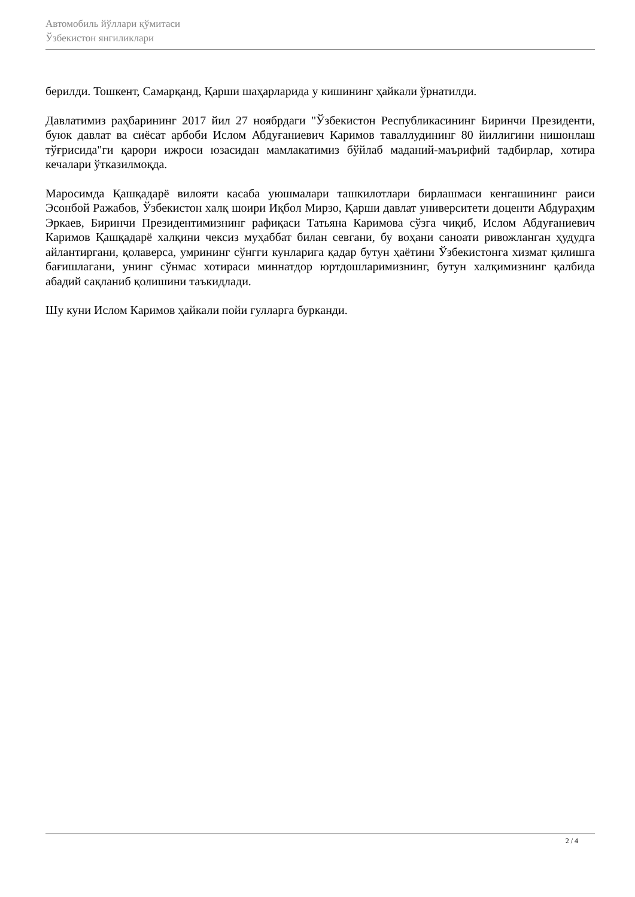Автомобиль йўллари қўмитаси
Ўзбекистон янгиликлари
берилди. Тошкент, Самарқанд, Қарши шаҳарларида у кишининг ҳайкали ўрнатилди.
Давлатимиз раҳбарининг 2017 йил 27 ноябрдаги "Ўзбекистон Республикасининг Биринчи Президенти, буюк давлат ва сиёсат арбоби Ислом Абдуғаниевич Каримов таваллудининг 80 йиллигини нишонлаш тўғрисида"ги қарори ижроси юзасидан мамлакатимиз бўйлаб маданий-маърифий тадбирлар, хотира кечалари ўтказилмоқда.
Маросимда Қашқадарё вилояти касаба уюшмалари ташкилотлари бирлашмаси кенгашининг раиси Эсонбой Ражабов, Ўзбекистон халқ шоири Иқбол Мирзо, Қарши давлат университети доценти Абдураҳим Эркаев, Биринчи Президентимизнинг рафиқаси Татьяна Каримова сўзга чиқиб, Ислом Абдуғаниевич Каримов Қашқадарё халқини чексиз муҳаббат билан севгани, бу воҳани саноати ривожланган ҳудудга айлантиргани, қолаверса, умрининг сўнгги кунларига қадар бутун ҳаётини Ўзбекистонга хизмат қилишга бағишлагани, унинг сўнмас хотираси миннатдор юртдошларимизнинг, бутун халқимизнинг қалбида абадий сақланиб қолишини таъкидлади.
Шу куни Ислом Каримов ҳайкали пойи гулларга бурканди.
2 / 4